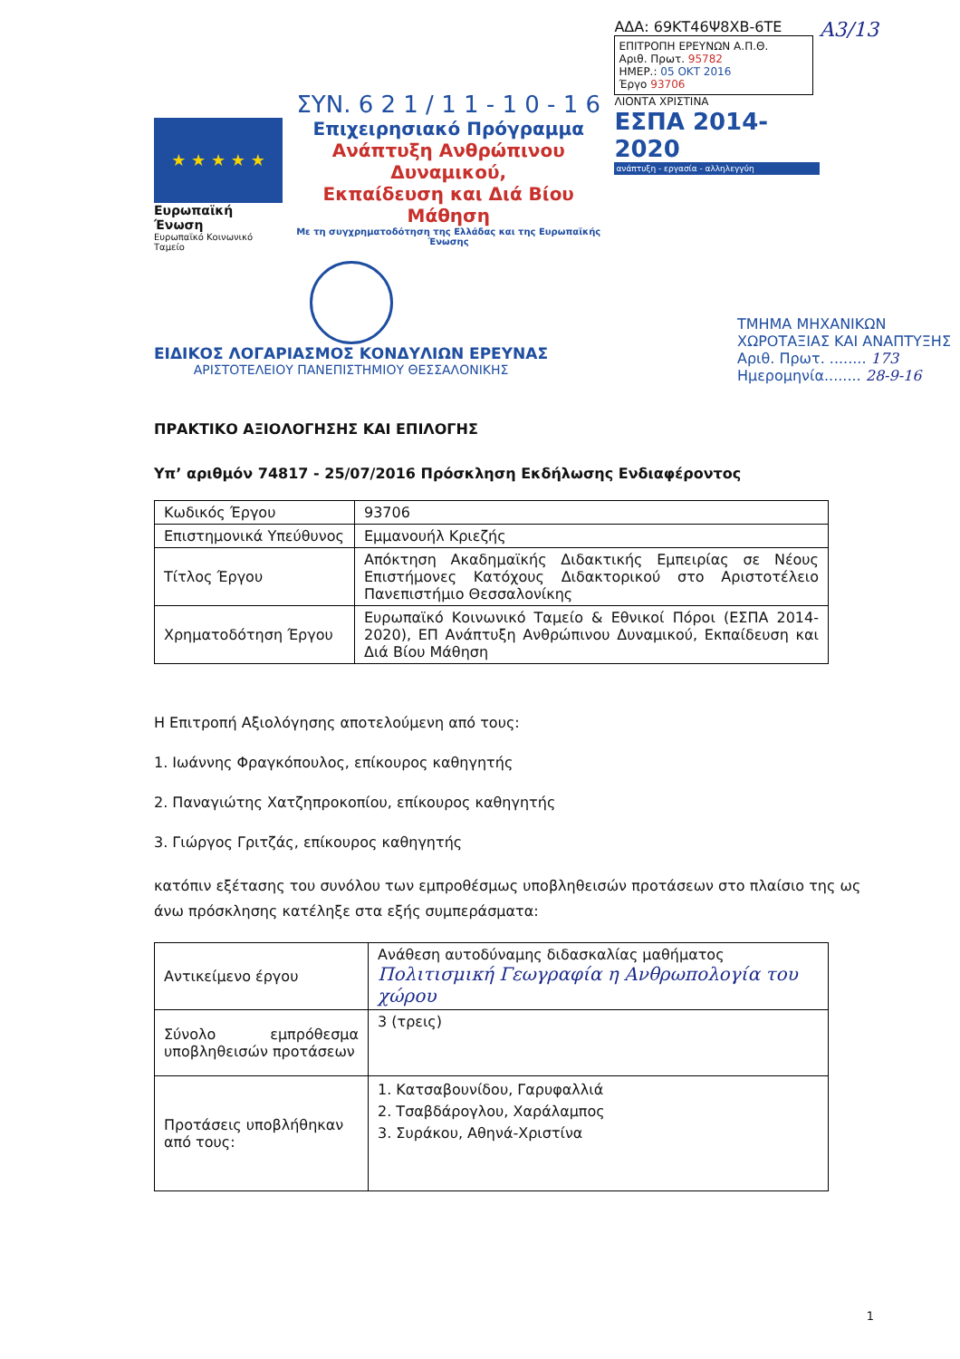★ ★ ★ ★ ★
Ευρωπαϊκή Ένωση
Ευρωπαϊκό Κοινωνικό Ταμείο
ΣΥΝ. 6 2 1 / 1 1 - 1 0 - 1 6
Επιχειρησιακό Πρόγραμμα
Ανάπτυξη Ανθρώπινου Δυναμικού,
Εκπαίδευση και Διά Βίου Μάθηση
Με τη συγχρηματοδότηση της Ελλάδας και της Ευρωπαϊκής Ένωσης
ΑΔΑ: 69ΚΤ46Ψ8ΧΒ-6ΤΕ
ΕΠΙΤΡΟΠΗ ΕΡΕΥΝΩΝ Α.Π.Θ.
Αριθ. Πρωτ. 95782
ΗΜΕΡ.: 05 ΟΚΤ 2016
Έργο 93706
ΛΙΟΝΤΑ ΧΡΙΣΤΙΝΑ
ΕΣΠΑ 2014-2020
ανάπτυξη - εργασία - αλληλεγγύη
Α3/13
ΕΙΔΙΚΟΣ ΛΟΓΑΡΙΑΣΜΟΣ ΚΟΝΔΥΛΙΩΝ ΕΡΕΥΝΑΣ
ΑΡΙΣΤΟΤΕΛΕΙΟΥ ΠΑΝΕΠΙΣΤΗΜΙΟΥ ΘΕΣΣΑΛΟΝΙΚΗΣ
ΤΜΗΜΑ ΜΗΧΑΝΙΚΩΝ
ΧΩΡΟΤΑΞΙΑΣ ΚΑΙ ΑΝΑΠΤΥΞΗΣ
Αριθ. Πρωτ. ........ 173
Ημερομηνία........ 28-9-16
ΠΡΑΚΤΙΚΟ ΑΞΙΟΛΟΓΗΣΗΣ ΚΑΙ ΕΠΙΛΟΓΗΣ
Υπ’ αριθμόν 74817 - 25/07/2016 Πρόσκληση Εκδήλωσης Ενδιαφέροντος
| Κωδικός Έργου | 93706 |
| Επιστημονικά Υπεύθυνος | Εμμανουήλ Κριεζής |
| Τίτλος Έργου | Απόκτηση Ακαδημαϊκής Διδακτικής Εμπειρίας σε Νέους Επιστήμονες Κατόχους Διδακτορικού στο Αριστοτέλειο Πανεπιστήμιο Θεσσαλονίκης |
| Χρηματοδότηση Έργου | Ευρωπαϊκό Κοινωνικό Ταμείο & Εθνικοί Πόροι (ΕΣΠΑ 2014-2020), ΕΠ Ανάπτυξη Ανθρώπινου Δυναμικού, Εκπαίδευση και Διά Βίου Μάθηση |
Η Επιτροπή Αξιολόγησης αποτελούμενη από τους:
1. Ιωάννης Φραγκόπουλος, επίκουρος καθηγητής
2. Παναγιώτης Χατζηπροκοπίου, επίκουρος καθηγητής
3. Γιώργος Γριτζάς, επίκουρος καθηγητής
κατόπιν εξέτασης του συνόλου των εμπροθέσμως υποβληθεισών προτάσεων στο πλαίσιο της ως άνω πρόσκλησης κατέληξε στα εξής συμπεράσματα:
| Αντικείμενο έργου | Ανάθεση αυτοδύναμης διδασκαλίας μαθήματος Πολιτισμική Γεωγραφία η Ανθρωπολογία του χώρου |
| Σύνολο εμπρόθεσμα υποβληθεισών προτάσεων | 3 (τρεις) |
| Προτάσεις υποβλήθηκαν από τους: | 1. Κατσαβουνίδου, Γαρυφαλλιά 2. Τσαβδάρογλου, Χαράλαμπος 3. Συράκου, Αθηνά-Χριστίνα |
1